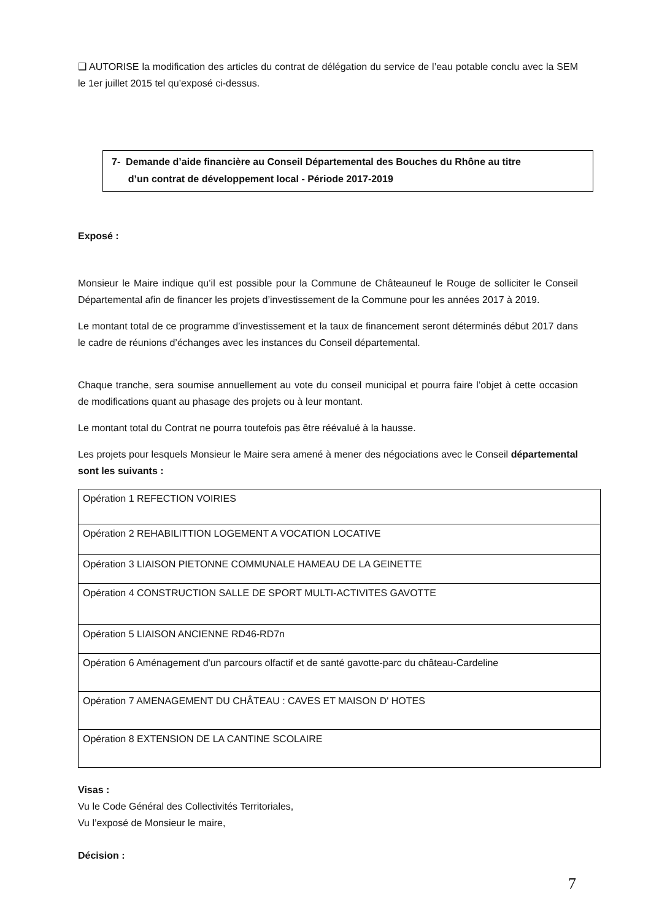❑ AUTORISE la modification des articles du contrat de délégation du service de l’eau potable conclu avec la SEM le 1er juillet 2015 tel qu’exposé ci-dessus.
7- Demande d’aide financière au Conseil Départemental des Bouches du Rhône au titre
d’un contrat de développement local - Période 2017-2019
Exposé :
Monsieur le Maire indique qu’il est possible pour la Commune de Châteauneuf le Rouge de solliciter le Conseil Départemental afin de financer les projets d’investissement de la Commune pour les années 2017 à 2019.
Le montant total de ce programme d’investissement et la taux de financement seront déterminés début 2017 dans le cadre de réunions d’échanges avec les instances du Conseil départemental.
Chaque tranche, sera soumise annuellement au vote du conseil municipal et pourra faire l’objet à cette occasion de modifications quant au phasage des projets ou à leur montant.
Le montant total du Contrat ne pourra toutefois pas être réévalué à la hausse.
Les projets pour lesquels Monsieur le Maire sera amené à mener des négociations avec le Conseil départemental sont les suivants :
| Opération 1 REFECTION VOIRIES |
| Opération 2 REHABILITTION LOGEMENT A VOCATION LOCATIVE |
| Opération 3 LIAISON PIETONNE COMMUNALE HAMEAU DE LA GEINETTE |
| Opération 4 CONSTRUCTION SALLE DE SPORT MULTI-ACTIVITES GAVOTTE |
| Opération 5 LIAISON ANCIENNE RD46-RD7n |
| Opération 6 Aménagement d'un parcours olfactif et de santé gavotte-parc du château-Cardeline |
| Opération 7 AMENAGEMENT DU CHÂTEAU : CAVES ET MAISON D' HOTES |
| Opération 8 EXTENSION DE LA CANTINE SCOLAIRE |
Visas :
Vu le Code Général des Collectivités Territoriales,
Vu l’exposé de Monsieur le maire,
Décision :
7